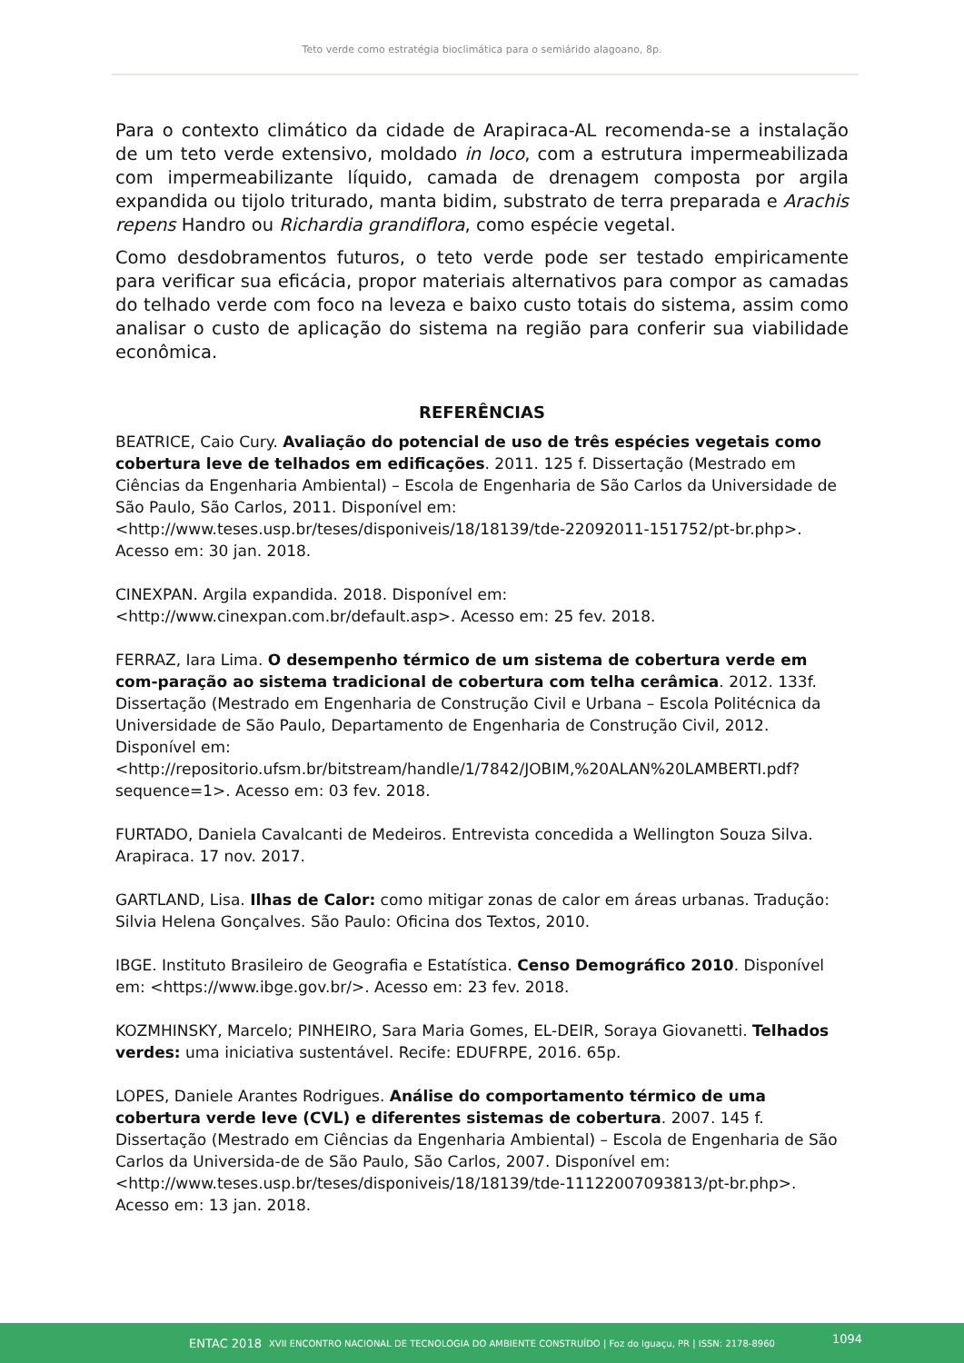Teto verde como estratégia bioclimática para o semiárido alagoano, 8p.
Para o contexto climático da cidade de Arapiraca-AL recomenda-se a instalação de um teto verde extensivo, moldado in loco, com a estrutura impermeabilizada com impermeabilizante líquido, camada de drenagem composta por argila expandida ou tijolo triturado, manta bidim, substrato de terra preparada e Arachis repens Handro ou Richardia grandiflora, como espécie vegetal.
Como desdobramentos futuros, o teto verde pode ser testado empiricamente para verificar sua eficácia, propor materiais alternativos para compor as camadas do telhado verde com foco na leveza e baixo custo totais do sistema, assim como analisar o custo de aplicação do sistema na região para conferir sua viabilidade econômica.
REFERÊNCIAS
BEATRICE, Caio Cury. Avaliação do potencial de uso de três espécies vegetais como cobertura leve de telhados em edificações. 2011. 125 f. Dissertação (Mestrado em Ciências da Engenharia Ambiental) – Escola de Engenharia de São Carlos da Universidade de São Paulo, São Carlos, 2011. Disponível em:<http://www.teses.usp.br/teses/disponiveis/18/18139/tde-22092011-151752/pt-br.php>. Acesso em: 30 jan. 2018.
CINEXPAN. Argila expandida. 2018. Disponível em: <http://www.cinexpan.com.br/default.asp>. Acesso em: 25 fev. 2018.
FERRAZ, Iara Lima. O desempenho térmico de um sistema de cobertura verde em com-paração ao sistema tradicional de cobertura com telha cerâmica. 2012. 133f. Dissertação (Mestrado em Engenharia de Construção Civil e Urbana – Escola Politécnica da Universidade de São Paulo, Departamento de Engenharia de Construção Civil, 2012. Disponível em: <http://repositorio.ufsm.br/bitstream/handle/1/7842/JOBIM,%20ALAN%20LAMBERTI.pdf?sequence=1>. Acesso em: 03 fev. 2018.
FURTADO, Daniela Cavalcanti de Medeiros. Entrevista concedida a Wellington Souza Silva. Arapiraca. 17 nov. 2017.
GARTLAND, Lisa. Ilhas de Calor: como mitigar zonas de calor em áreas urbanas. Tradução: Silvia Helena Gonçalves. São Paulo: Oficina dos Textos, 2010.
IBGE. Instituto Brasileiro de Geografia e Estatística. Censo Demográfico 2010. Disponível em: <https://www.ibge.gov.br/>. Acesso em: 23 fev. 2018.
KOZMHINSKY, Marcelo; PINHEIRO, Sara Maria Gomes, EL-DEIR, Soraya Giovanetti. Telhados verdes: uma iniciativa sustentável. Recife: EDUFRPE, 2016. 65p.
LOPES, Daniele Arantes Rodrigues. Análise do comportamento térmico de uma cobertura verde leve (CVL) e diferentes sistemas de cobertura. 2007. 145 f. Dissertação (Mestrado em Ciências da Engenharia Ambiental) – Escola de Engenharia de São Carlos da Universida-de de São Paulo, São Carlos, 2007. Disponível em:<http://www.teses.usp.br/teses/disponiveis/18/18139/tde-11122007093813/pt-br.php>. Acesso em: 13 jan. 2018.
ENTAC 2018 XVII ENCONTRO NACIONAL DE TECNOLOGIA DO AMBIENTE CONSTRUÍDO | Foz do Iguaçu, PR | ISSN: 2178-8960
1094